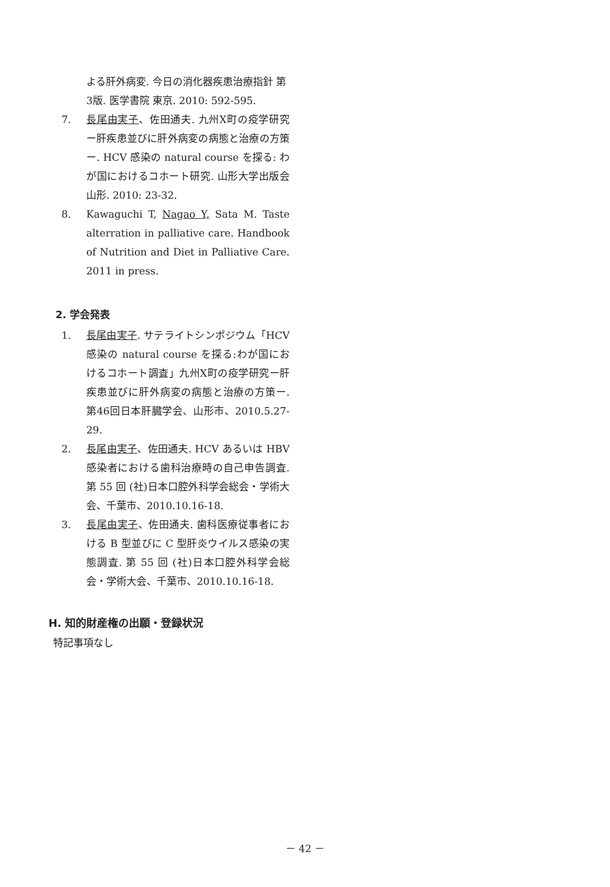よる肝外病変. 今日の消化器疾患治療指針 第3版. 医学書院 東京. 2010: 592-595.
7. 長尾由実子、佐田通夫. 九州X町の疫学研究ー肝疾患並びに肝外病変の病態と治療の方策ー. HCV 感染の natural course を探る: わが国におけるコホート研究. 山形大学出版会 山形. 2010: 23-32.
8. Kawaguchi T, Nagao Y, Sata M. Taste alterration in palliative care. Handbook of Nutrition and Diet in Palliative Care. 2011 in press.
2. 学会発表
1. 長尾由実子. サテライトシンポジウム「HCV 感染の natural course を探る:わが国におけるコホート調査」九州X町の疫学研究ー肝疾患並びに肝外病変の病態と治療の方策ー. 第46回日本肝臓学会、山形市、2010.5.27-29.
2. 長尾由実子、佐田通夫. HCV あるいは HBV 感染者における歯科治療時の自己申告調査. 第 55 回 (社)日本口腔外科学会総会・学術大会、千葉市、2010.10.16-18.
3. 長尾由実子、佐田通夫. 歯科医療従事者における B 型並びに C 型肝炎ウイルス感染の実態調査. 第 55 回 (社)日本口腔外科学会総会・学術大会、千葉市、2010.10.16-18.
H. 知的財産権の出願・登録状況
特記事項なし
－ 42 －